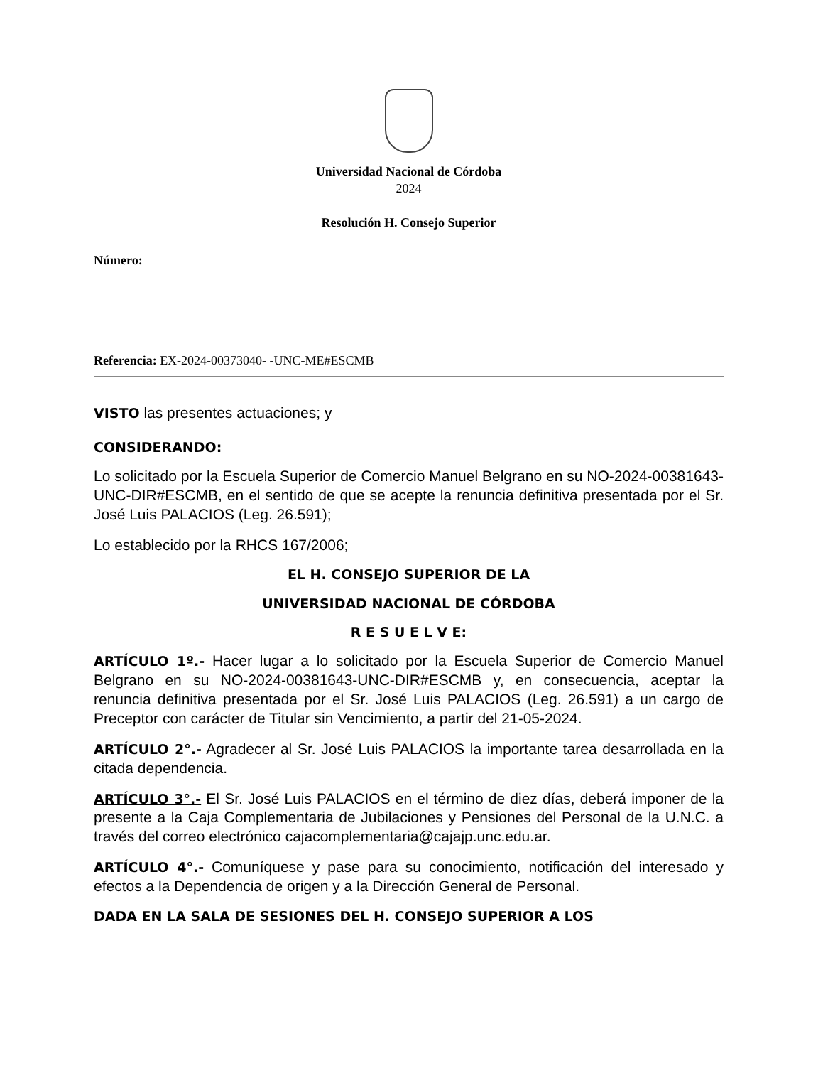Universidad Nacional de Córdoba
2024
Resolución H. Consejo Superior
Número:
Referencia: EX-2024-00373040- -UNC-ME#ESCMB
VISTO las presentes actuaciones; y
CONSIDERANDO:
Lo solicitado por la Escuela Superior de Comercio Manuel Belgrano en su NO-2024-00381643-UNC-DIR#ESCMB, en el sentido de que se acepte la renuncia definitiva presentada por el Sr. José Luis PALACIOS (Leg. 26.591);
Lo establecido por la RHCS 167/2006;
EL H. CONSEJO SUPERIOR DE LA
UNIVERSIDAD NACIONAL DE CÓRDOBA
R E S U E L V E:
ARTÍCULO 1º.- Hacer lugar a lo solicitado por la Escuela Superior de Comercio Manuel Belgrano en su NO-2024-00381643-UNC-DIR#ESCMB y, en consecuencia, aceptar la renuncia definitiva presentada por el Sr. José Luis PALACIOS (Leg. 26.591) a un cargo de Preceptor con carácter de Titular sin Vencimiento, a partir del 21-05-2024.
ARTÍCULO 2°.- Agradecer al Sr. José Luis PALACIOS la importante tarea desarrollada en la citada dependencia.
ARTÍCULO 3°.- El Sr. José Luis PALACIOS en el término de diez días, deberá imponer de la presente a la Caja Complementaria de Jubilaciones y Pensiones del Personal de la U.N.C. a través del correo electrónico cajacomplementaria@cajajp.unc.edu.ar.
ARTÍCULO 4°.- Comuníquese y pase para su conocimiento, notificación del interesado y efectos a la Dependencia de origen y a la Dirección General de Personal.
DADA EN LA SALA DE SESIONES DEL H. CONSEJO SUPERIOR A LOS